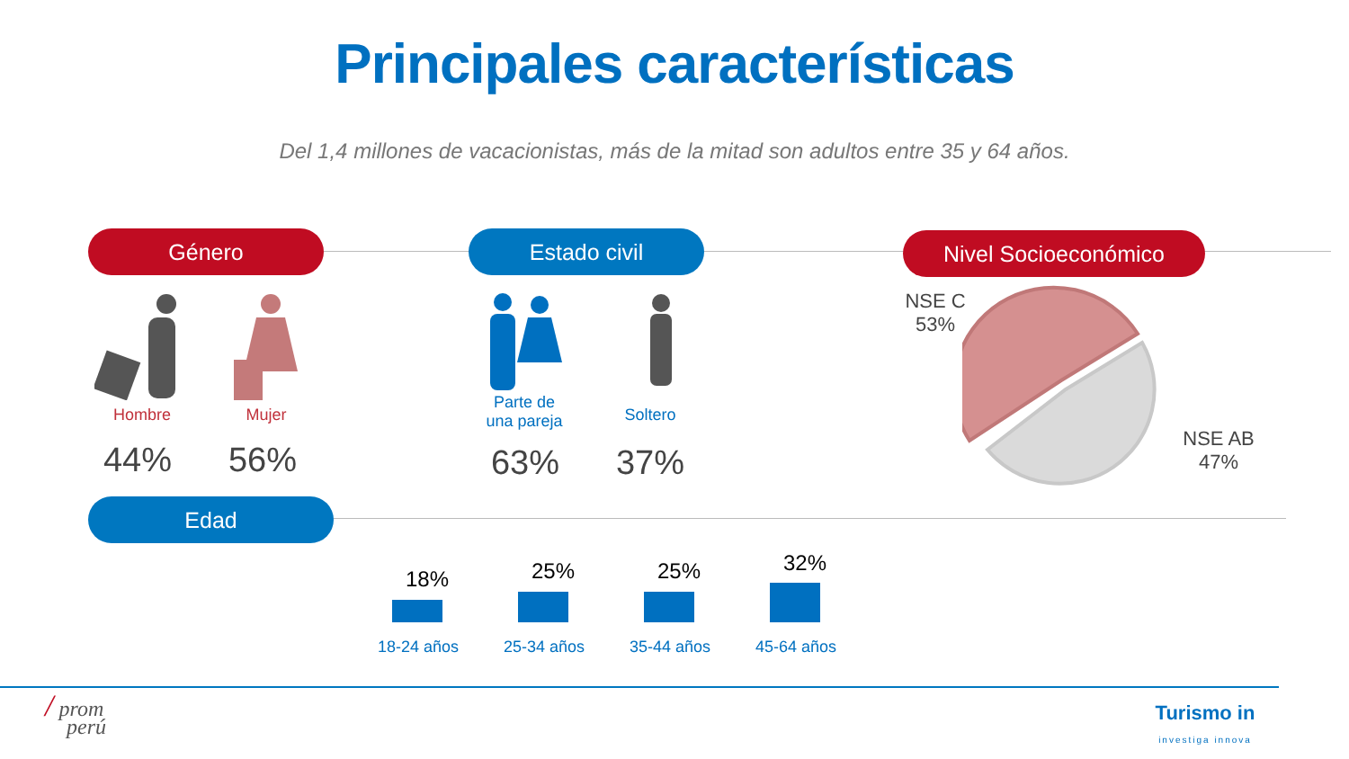Principales características
Del 1,4 millones de vacacionistas, más de la mitad son adultos entre 35 y 64 años.
Género Estado civil Nivel Socioeconómico
Edad
Hombre Mujer
44% 56%
Parte de
una pareja
Soltero
63% 37%
NSE C
53%
NSE AB
47%
18% 25% 25% 32%
18-24 años 25-34 años 35-44 años 45-64 años
/ prom
perú
Turismo in
investiga innova